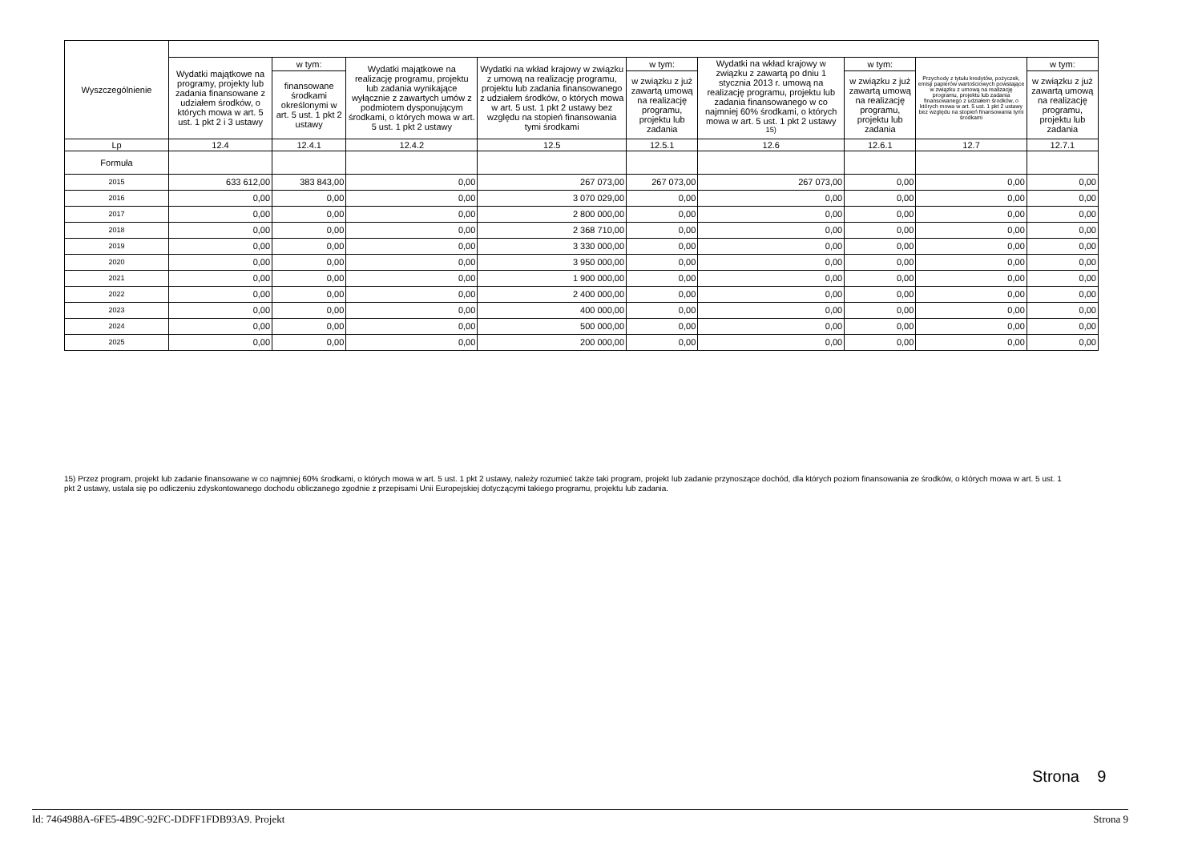| Wyszczególnienie | | | | | | | | | |
| --- | --- | --- | --- | --- | --- | --- | --- | --- | --- |
| | Wydatki majątkowe na programy, projekty lub zadania finansowane z udziałem środków, o których mowa w art. 5 ust. 1 pkt 2 i 3 ustawy | w tym: | Wydatki majątkowe na realizację programu, projektu lub zadania wynikające wyłącznie z zawartych umów z podmiotem dysponującym środkami, o których mowa w art. 5 ust. 1 pkt 2 ustawy | Wydatki na wkład krajowy w związku z umową na realizację programu, projektu lub zadania finansowanego z udziałem środków, o których mowa w art. 5 ust. 1 pkt 2 ustawy bez względu na stopień finansowania tymi środkami | w tym: | Wydatki na wkład krajowy w związku z zawartą po dniu 1 stycznia 2013 r. umową na realizację programu, projektu lub zadania finansowanego w co najmniej 60% środkami, o których mowa w art. 5 ust. 1 pkt 2 ustawy <sup>15)</sup> | w tym: | Przychody z tytułu kredytów, pożyczek, emisji papierów wartościowych powstające w związku z umową na realizację programu, projektu lub zadania finansowanego z udziałem środków, o których mowa w art. 5 ust. 1 pkt 2 ustawy bez względu na stopień finansowania tymi środkami | w tym: |
| | | finansowane środkami określonymi w art. 5 ust. 1 pkt 2 ustawy | | | w związku z już zawartą umową na realizację programu, projektu lub zadania | | w związku z już zawartą umową na realizację programu, projektu lub zadania | | w związku z już zawartą umową na realizację programu, projektu lub zadania |
| Lp | 12.4 | 12.4.1 | 12.4.2 | 12.5 | 12.5.1 | 12.6 | 12.6.1 | 12.7 | 12.7.1 |
| Formuła | | | | | | | | | |
| 2015 | 633 612,00 | 383 843,00 | 0,00 | 267 073,00 | 267 073,00 | 267 073,00 | 0,00 | 0,00 | 0,00 |
| 2016 | 0,00 | 0,00 | 0,00 | 3 070 029,00 | 0,00 | 0,00 | 0,00 | 0,00 | 0,00 |
| 2017 | 0,00 | 0,00 | 0,00 | 2 800 000,00 | 0,00 | 0,00 | 0,00 | 0,00 | 0,00 |
| 2018 | 0,00 | 0,00 | 0,00 | 2 368 710,00 | 0,00 | 0,00 | 0,00 | 0,00 | 0,00 |
| 2019 | 0,00 | 0,00 | 0,00 | 3 330 000,00 | 0,00 | 0,00 | 0,00 | 0,00 | 0,00 |
| 2020 | 0,00 | 0,00 | 0,00 | 3 950 000,00 | 0,00 | 0,00 | 0,00 | 0,00 | 0,00 |
| 2021 | 0,00 | 0,00 | 0,00 | 1 900 000,00 | 0,00 | 0,00 | 0,00 | 0,00 | 0,00 |
| 2022 | 0,00 | 0,00 | 0,00 | 2 400 000,00 | 0,00 | 0,00 | 0,00 | 0,00 | 0,00 |
| 2023 | 0,00 | 0,00 | 0,00 | 400 000,00 | 0,00 | 0,00 | 0,00 | 0,00 | 0,00 |
| 2024 | 0,00 | 0,00 | 0,00 | 500 000,00 | 0,00 | 0,00 | 0,00 | 0,00 | 0,00 |
| 2025 | 0,00 | 0,00 | 0,00 | 200 000,00 | 0,00 | 0,00 | 0,00 | 0,00 | 0,00 |
15) Przez program, projekt lub zadanie finansowane w co najmniej 60% środkami, o których mowa w art. 5 ust. 1 pkt 2 ustawy, należy rozumieć także taki program, projekt lub zadanie przynoszące dochód, dla których poziom finansowania ze środków, o których mowa w art. 5 ust. 1 pkt 2 ustawy, ustala się po odliczeniu zdyskontowanego dochodu obliczanego zgodnie z przepisami Unii Europejskiej dotyczącymi takiego programu, projektu lub zadania.
Strona 9
Id: 7464988A-6FE5-4B9C-92FC-DDFF1FDB93A9. Projekt Strona 9